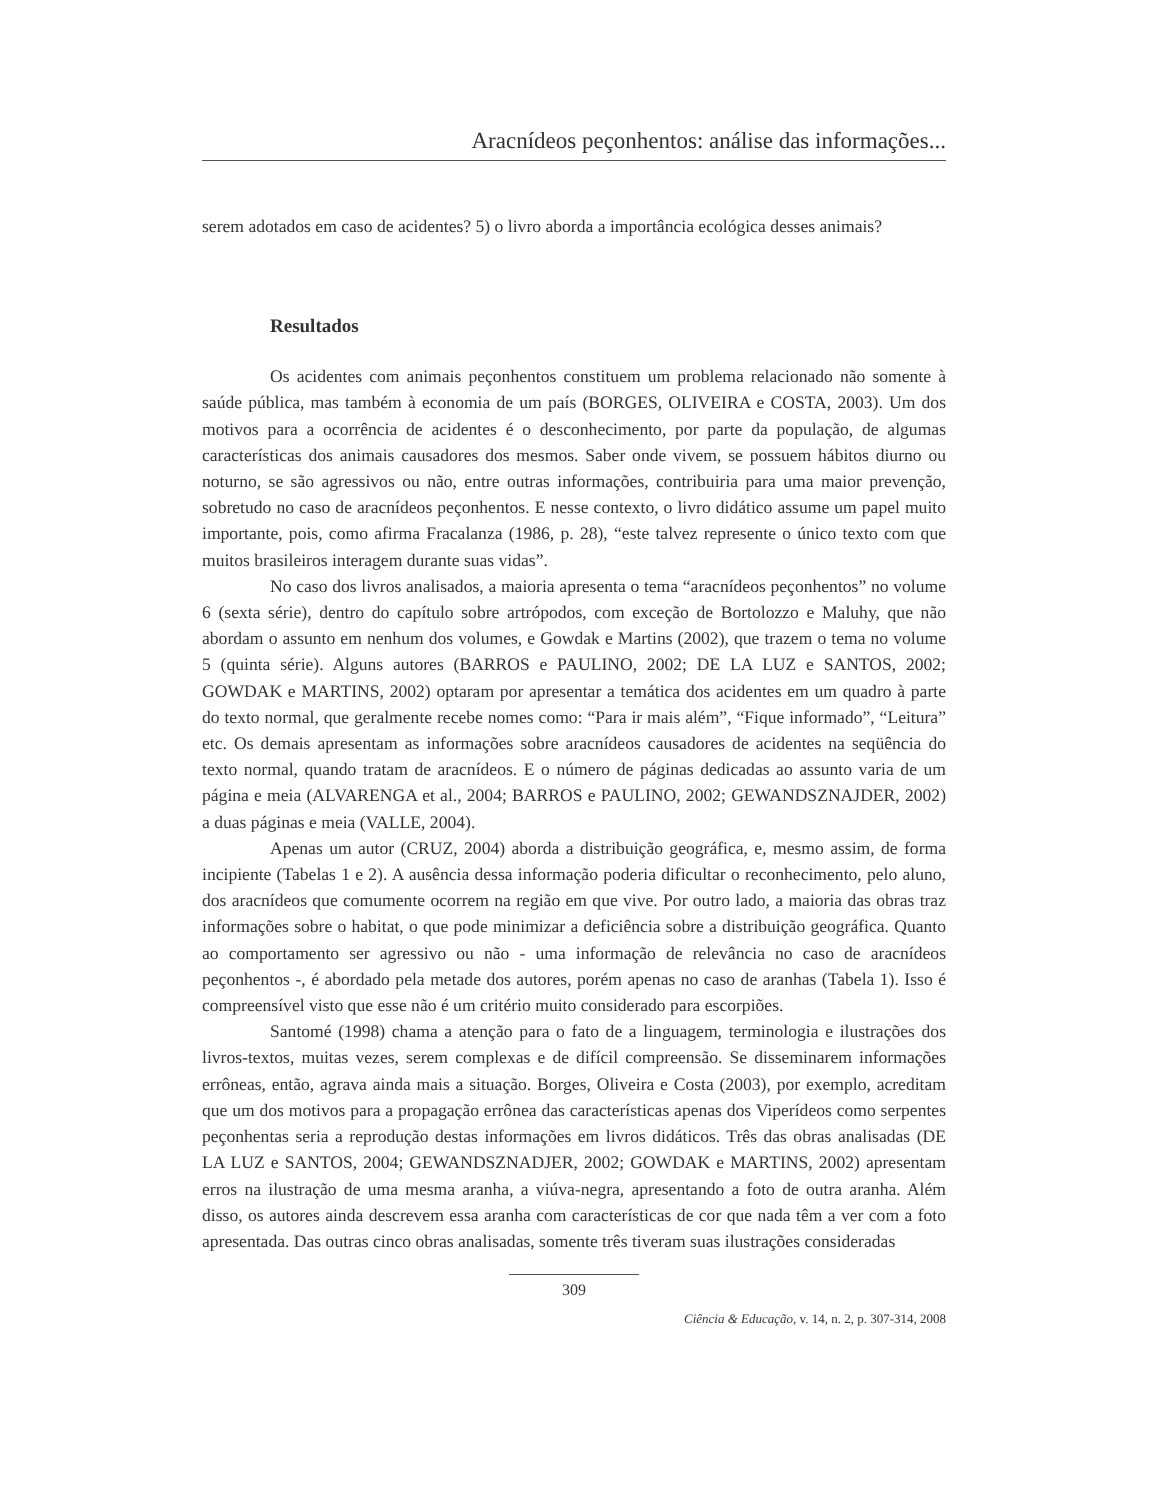Aracnídeos peçonhentos: análise das informações...
serem adotados em caso de acidentes? 5) o livro aborda a importância ecológica desses animais?
Resultados
Os acidentes com animais peçonhentos constituem um problema relacionado não somente à saúde pública, mas também à economia de um país (BORGES, OLIVEIRA e COSTA, 2003). Um dos motivos para a ocorrência de acidentes é o desconhecimento, por parte da população, de algumas características dos animais causadores dos mesmos. Saber onde vivem, se possuem hábitos diurno ou noturno, se são agressivos ou não, entre outras informações, contribuiria para uma maior prevenção, sobretudo no caso de aracnídeos peçonhentos. E nesse contexto, o livro didático assume um papel muito importante, pois, como afirma Fracalanza (1986, p. 28), “este talvez represente o único texto com que muitos brasileiros interagem durante suas vidas”.
No caso dos livros analisados, a maioria apresenta o tema “aracnídeos peçonhentos” no volume 6 (sexta série), dentro do capítulo sobre artrópodos, com exceção de Bortolozzo e Maluhy, que não abordam o assunto em nenhum dos volumes, e Gowdak e Martins (2002), que trazem o tema no volume 5 (quinta série). Alguns autores (BARROS e PAULINO, 2002; DE LA LUZ e SANTOS, 2002; GOWDAK e MARTINS, 2002) optaram por apresentar a temática dos acidentes em um quadro à parte do texto normal, que geralmente recebe nomes como: “Para ir mais além”, “Fique informado”, “Leitura” etc. Os demais apresentam as informações sobre aracnídeos causadores de acidentes na seqüência do texto normal, quando tratam de aracnídeos. E o número de páginas dedicadas ao assunto varia de um página e meia (ALVARENGA et al., 2004; BARROS e PAULINO, 2002; GEWANDSZNAJDER, 2002) a duas páginas e meia (VALLE, 2004).
Apenas um autor (CRUZ, 2004) aborda a distribuição geográfica, e, mesmo assim, de forma incipiente (Tabelas 1 e 2). A ausência dessa informação poderia dificultar o reconhecimento, pelo aluno, dos aracnídeos que comumente ocorrem na região em que vive. Por outro lado, a maioria das obras traz informações sobre o habitat, o que pode minimizar a deficiência sobre a distribuição geográfica. Quanto ao comportamento ser agressivo ou não - uma informação de relevância no caso de aracnídeos peçonhentos -, é abordado pela metade dos autores, porém apenas no caso de aranhas (Tabela 1). Isso é compreensível visto que esse não é um critério muito considerado para escorpiões.
Santomé (1998) chama a atenção para o fato de a linguagem, terminologia e ilustrações dos livros-textos, muitas vezes, serem complexas e de difícil compreensão. Se disseminarem informações errôneas, então, agrava ainda mais a situação. Borges, Oliveira e Costa (2003), por exemplo, acreditam que um dos motivos para a propagação errônea das características apenas dos Viperídeos como serpentes peçonhentas seria a reprodução destas informações em livros didáticos. Três das obras analisadas (DE LA LUZ e SANTOS, 2004; GEWANDSZNADJER, 2002; GOWDAK e MARTINS, 2002) apresentam erros na ilustração de uma mesma aranha, a viúva-negra, apresentando a foto de outra aranha. Além disso, os autores ainda descrevem essa aranha com características de cor que nada têm a ver com a foto apresentada. Das outras cinco obras analisadas, somente três tiveram suas ilustrações consideradas
309
Ciência & Educação, v. 14, n. 2, p. 307-314, 2008